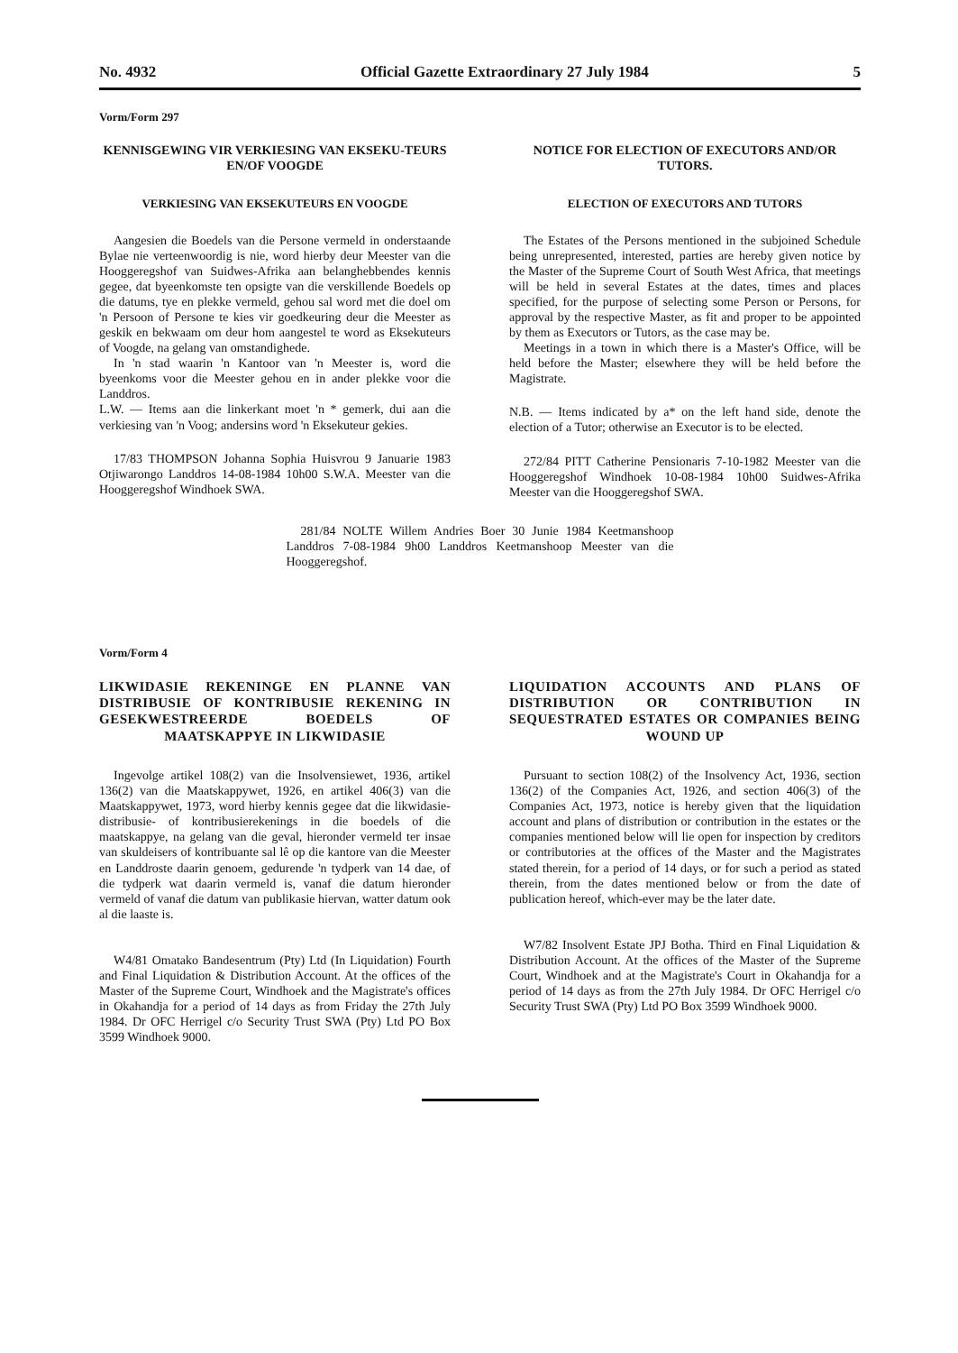No. 4932 Official Gazette Extraordinary 27 July 1984 5
Vorm/Form 297
KENNISGEWING VIR VERKIESING VAN EKSEKU-TEURS EN/OF VOOGDE
VERKIESING VAN EKSEKUTEURS EN VOOGDE
Aangesien die Boedels van die Persone vermeld in onderstaande Bylae nie verteenwoordig is nie, word hierby deur Meester van die Hooggeregshof van Suidwes-Afrika aan belanghebbendes kennis gegee, dat byeenkomste ten opsigte van die verskillende Boedels op die datums, tye en plekke vermeld, gehou sal word met die doel om 'n Persoon of Persone te kies vir goedkeuring deur die Meester as geskik en bekwaam om deur hom aangestel te word as Eksekuteurs of Voogde, na gelang van omstandighede.
In 'n stad waarin 'n Kantoor van 'n Meester is, word die byeenkoms voor die Meester gehou en in ander plekke voor die Landdros.
L.W. — Items aan die linkerkant moet 'n * gemerk, dui aan die verkiesing van 'n Voog; andersins word 'n Eksekuteur gekies.
17/83 THOMPSON Johanna Sophia Huisvrou 9 Januarie 1983 Otjiwarongo Landdros 14-08-1984 10h00 S.W.A. Meester van die Hooggeregshof Windhoek SWA.
NOTICE FOR ELECTION OF EXECUTORS AND/OR TUTORS.
ELECTION OF EXECUTORS AND TUTORS
The Estates of the Persons mentioned in the subjoined Schedule being unrepresented, interested, parties are hereby given notice by the Master of the Supreme Court of South West Africa, that meetings will be held in several Estates at the dates, times and places specified, for the purpose of selecting some Person or Persons, for approval by the respective Master, as fit and proper to be appointed by them as Executors or Tutors, as the case may be.
Meetings in a town in which there is a Master's Office, will be held before the Master; elsewhere they will be held before the Magistrate.
N.B. — Items indicated by a* on the left hand side, denote the election of a Tutor; otherwise an Executor is to be elected.
272/84 PITT Catherine Pensionaris 7-10-1982 Meester van die Hooggeregshof Windhoek 10-08-1984 10h00 Suidwes-Afrika Meester van die Hooggeregshof SWA.
281/84 NOLTE Willem Andries Boer 30 Junie 1984 Keetmanshoop Landdros 7-08-1984 9h00 Landdros Keetmanshoop Meester van die Hooggeregshof.
Vorm/Form 4
LIKWIDASIE REKENINGE EN PLANNE VAN DISTRIBUSIE OF KONTRIBUSIE REKENING IN GESEKWESTREERDE BOEDELS OF MAATSKAPPYE IN LIKWIDASIE
Ingevolge artikel 108(2) van die Insolvensiewet, 1936, artikel 136(2) van die Maatskappywet, 1926, en artikel 406(3) van die Maatskappywet, 1973, word hierby kennis gegee dat die likwidasie- distribusie- of kontribusierekenings in die boedels of die maatskappye, na gelang van die geval, hieronder vermeld ter insae van skuldeisers of kontribuante sal lê op die kantore van die Meester en Landdroste daarin genoem, gedurende 'n tydperk van 14 dae, of die tydperk wat daarin vermeld is, vanaf die datum hieronder vermeld of vanaf die datum van publikasie hiervan, watter datum ook al die laaste is.
W4/81 Omatako Bandesentrum (Pty) Ltd (In Liquidation) Fourth and Final Liquidation & Distribution Account. At the offices of the Master of the Supreme Court, Windhoek and the Magistrate's offices in Okahandja for a period of 14 days as from Friday the 27th July 1984. Dr OFC Herrigel c/o Security Trust SWA (Pty) Ltd PO Box 3599 Windhoek 9000.
LIQUIDATION ACCOUNTS AND PLANS OF DISTRIBUTION OR CONTRIBUTION IN SEQUESTRATED ESTATES OR COMPANIES BEING WOUND UP
Pursuant to section 108(2) of the Insolvency Act, 1936, section 136(2) of the Companies Act, 1926, and section 406(3) of the Companies Act, 1973, notice is hereby given that the liquidation account and plans of distribution or contribution in the estates or the companies mentioned below will lie open for inspection by creditors or contributories at the offices of the Master and the Magistrates stated therein, for a period of 14 days, or for such a period as stated therein, from the dates mentioned below or from the date of publication hereof, which-ever may be the later date.
W7/82 Insolvent Estate JPJ Botha. Third en Final Liquidation & Distribution Account. At the offices of the Master of the Supreme Court, Windhoek and at the Magistrate's Court in Okahandja for a period of 14 days as from the 27th July 1984. Dr OFC Herrigel c/o Security Trust SWA (Pty) Ltd PO Box 3599 Windhoek 9000.